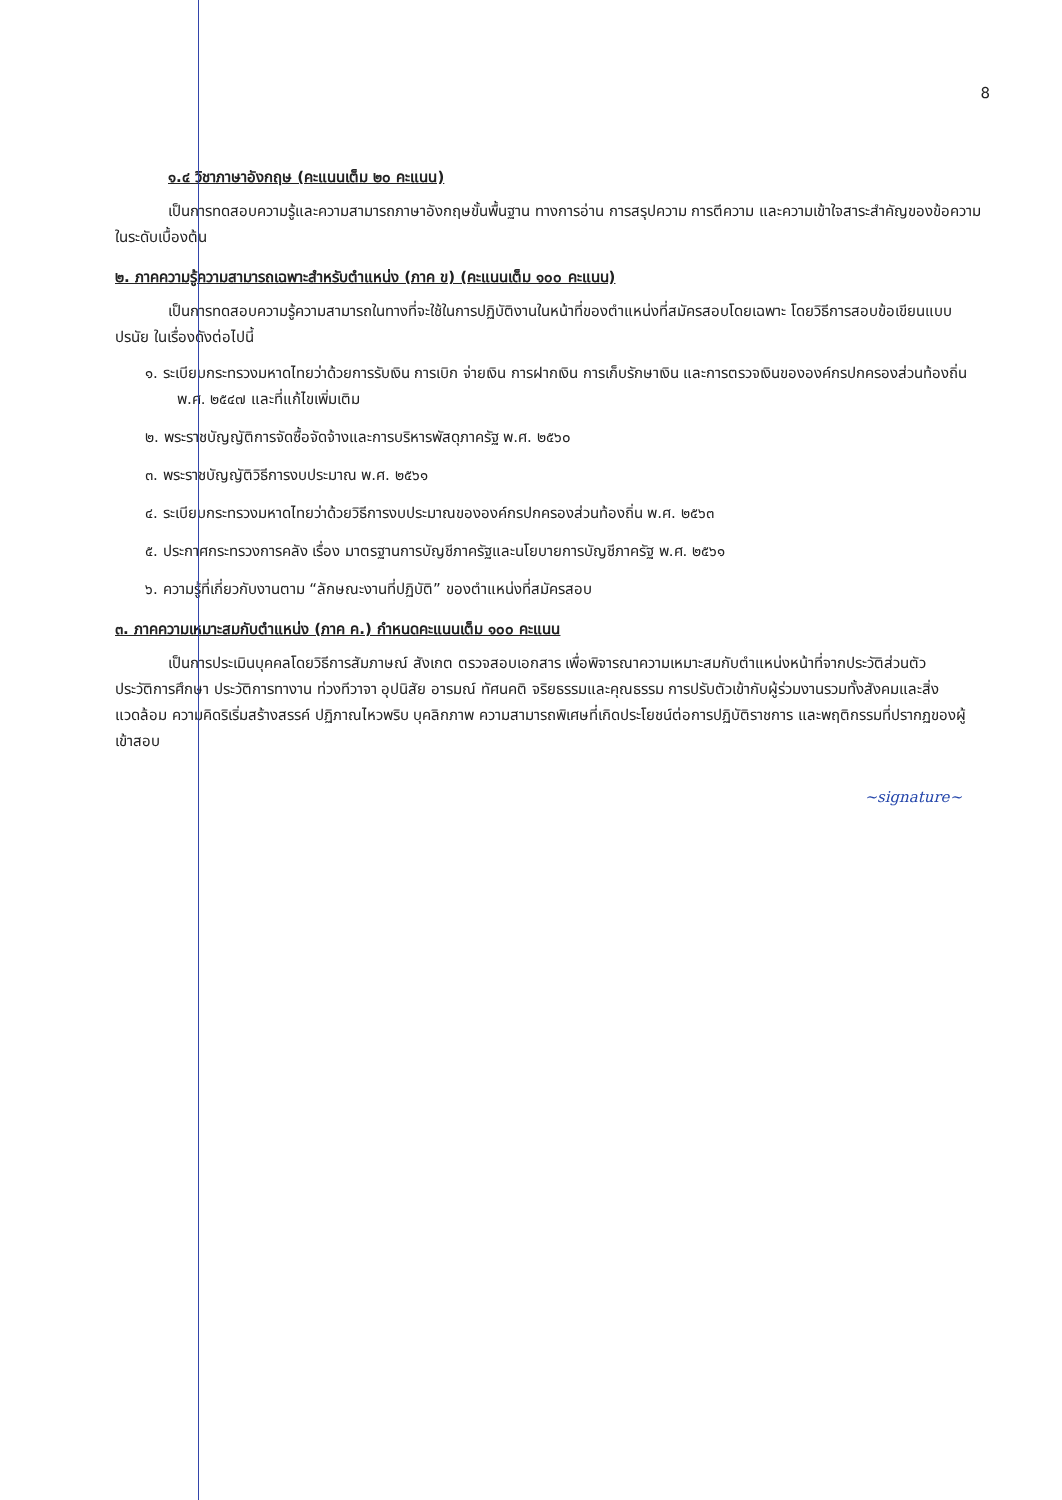8
๑.๔ วิชาภาษาอังกฤษ (คะแนนเต็ม ๒๐ คะแนน)
เป็นการทดสอบความรู้และความสามารถภาษาอังกฤษขั้นพื้นฐาน ทางการอ่าน การสรุปความ การตีความ และความเข้าใจสาระสำคัญของข้อความในระดับเบื้องต้น
๒. ภาคความรู้ความสามารถเฉพาะสำหรับตำแหน่ง (ภาค ข) (คะแนนเต็ม ๑๐๐ คะแนน)
เป็นการทดสอบความรู้ความสามารถในทางที่จะใช้ในการปฏิบัติงานในหน้าที่ของตำแหน่งที่สมัครสอบโดยเฉพาะ โดยวิธีการสอบข้อเขียนแบบปรนัย ในเรื่องดังต่อไปนี้
๑. ระเบียบกระทรวงมหาดไทยว่าด้วยการรับเงิน การเบิก จ่ายเงิน การฝากเงิน การเก็บรักษาเงิน และการตรวจเงินขององค์กรปกครองส่วนท้องถิ่น พ.ศ. ๒๕๔๗ และที่แก้ไขเพิ่มเติม
๒. พระราชบัญญัติการจัดซื้อจัดจ้างและการบริหารพัสดุภาครัฐ พ.ศ. ๒๕๖๐
๓. พระราชบัญญัติวิธีการงบประมาณ พ.ศ. ๒๕๖๑
๔. ระเบียบกระทรวงมหาดไทยว่าด้วยวิธีการงบประมาณขององค์กรปกครองส่วนท้องถิ่น พ.ศ. ๒๕๖๓
๕. ประกาศกระทรวงการคลัง เรื่อง มาตรฐานการบัญชีภาครัฐและนโยบายการบัญชีภาครัฐ พ.ศ. ๒๕๖๑
๖. ความรู้ที่เกี่ยวกับงานตาม “ลักษณะงานที่ปฏิบัติ” ของตำแหน่งที่สมัครสอบ
๓. ภาคความเหมาะสมกับตำแหน่ง (ภาค ค.) กำหนดคะแนนเต็ม ๑๐๐ คะแนน
เป็นการประเมินบุคคลโดยวิธีการสัมภาษณ์ สังเกต ตรวจสอบเอกสาร เพื่อพิจารณาความเหมาะสมกับตำแหน่งหน้าที่จากประวัติส่วนตัว ประวัติการศึกษา ประวัติการทางาน ท่วงทีวาจา อุปนิสัย อารมณ์ ทัศนคติ จริยธรรมและคุณธรรม การปรับตัวเข้ากับผู้ร่วมงานรวมทั้งสังคมและสิ่งแวดล้อม ความคิดริเริ่มสร้างสรรค์ ปฏิภาณไหวพริบ บุคลิกภาพ ความสามารถพิเศษที่เกิดประโยชน์ต่อการปฏิบัติราชการ และพฤติกรรมที่ปรากฏของผู้เข้าสอบ
~signature~